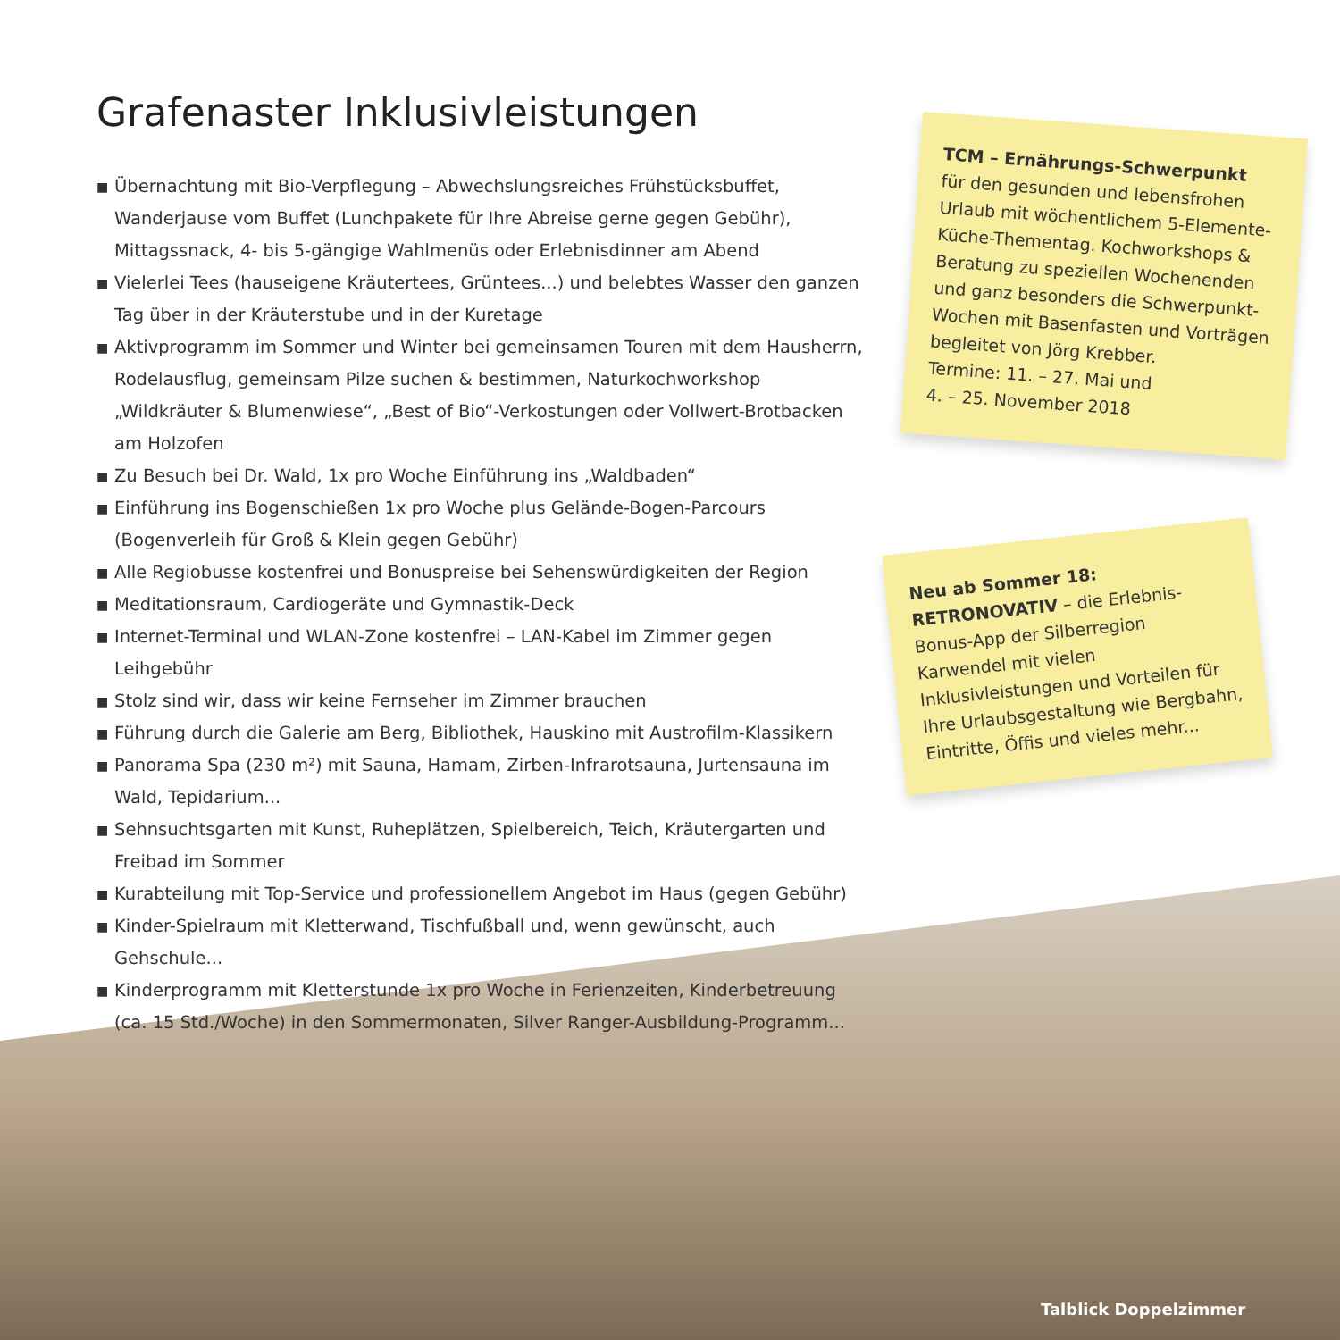Grafenaster Inklusivleistungen
■ Übernachtung mit Bio-Verpflegung – Abwechslungsreiches Frühstücksbuffet, Wanderjause vom Buffet (Lunchpakete für Ihre Abreise gerne gegen Gebühr), Mittagssnack, 4- bis 5-gängige Wahlmenüs oder Erlebnisdinner am Abend
■ Vielerlei Tees (hauseigene Kräutertees, Grüntees...) und belebtes Wasser den ganzen Tag über in der Kräuterstube und in der Kuretage
■ Aktivprogramm im Sommer und Winter bei gemeinsamen Touren mit dem Hausherrn, Rodelausflug, gemeinsam Pilze suchen & bestimmen, Naturkochworkshop „Wildkräuter & Blumenwiese“, „Best of Bio“-Verkostungen oder Vollwert-Brotbacken am Holzofen
■ Zu Besuch bei Dr. Wald, 1x pro Woche Einführung ins „Waldbaden“
■ Einführung ins Bogenschießen 1x pro Woche plus Gelände-Bogen-Parcours (Bogenverleih für Groß & Klein gegen Gebühr)
■ Alle Regiobusse kostenfrei und Bonuspreise bei Sehenswürdigkeiten der Region
■ Meditationsraum, Cardiogeräte und Gymnastik-Deck
■ Internet-Terminal und WLAN-Zone kostenfrei – LAN-Kabel im Zimmer gegen Leihgebühr
■ Stolz sind wir, dass wir keine Fernseher im Zimmer brauchen
■ Führung durch die Galerie am Berg, Bibliothek, Hauskino mit Austrofilm-Klassikern
■ Panorama Spa (230 m²) mit Sauna, Hamam, Zirben-Infrarotsauna, Jurtensauna im Wald, Tepidarium...
■ Sehnsuchtsgarten mit Kunst, Ruheplätzen, Spielbereich, Teich, Kräutergarten und Freibad im Sommer
■ Kurabteilung mit Top-Service und professionellem Angebot im Haus (gegen Gebühr)
■ Kinder-Spielraum mit Kletterwand, Tischfußball und, wenn gewünscht, auch Gehschule...
■ Kinderprogramm mit Kletterstunde 1x pro Woche in Ferienzeiten, Kinderbetreuung (ca. 15 Std./Woche) in den Sommermonaten, Silver Ranger-Ausbildung-Programm...
TCM – Ernährungs-Schwerpunkt
für den gesunden und lebensfrohen Urlaub mit wöchentlichem 5-Elemente-Küche-Thementag. Kochworkshops & Beratung zu speziellen Wochenenden und ganz besonders die Schwerpunkt-Wochen mit Basenfasten und Vorträgen begleitet von Jörg Krebber.
Termine: 11. – 27. Mai und
4. – 25. November 2018
Neu ab Sommer 18:
RETRONOVATIV – die Erlebnis-Bonus-App der Silberregion Karwendel mit vielen Inklusivleistungen und Vorteilen für Ihre Urlaubsgestaltung wie Bergbahn, Eintritte, Öffis und vieles mehr...
Talblick Doppelzimmer